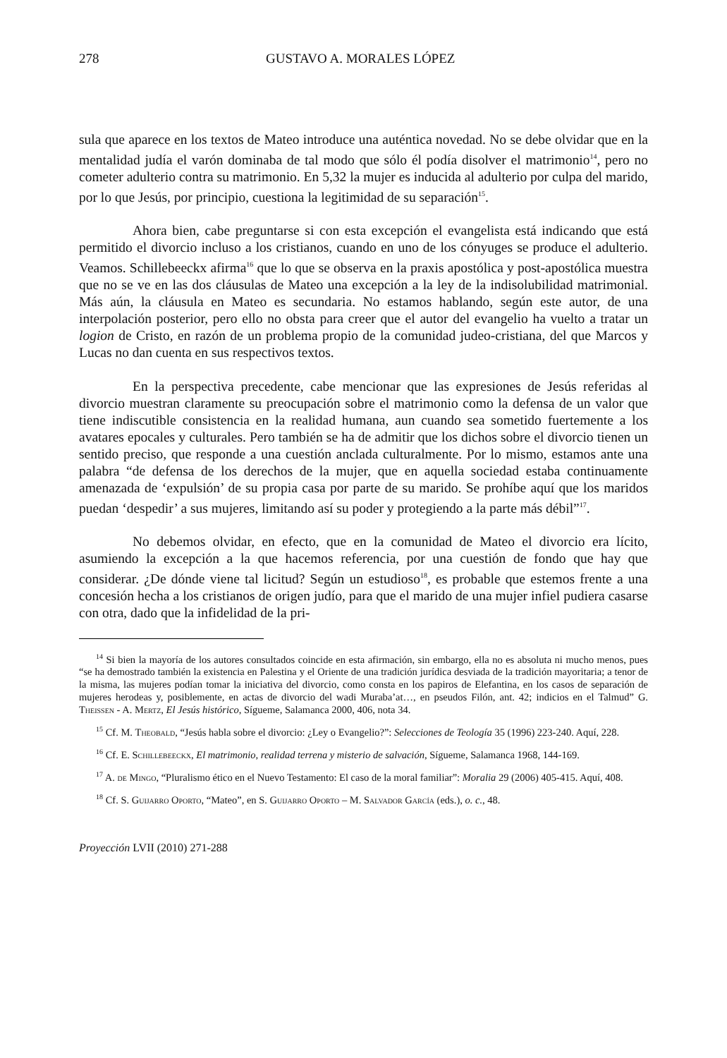278 GUSTAVO A. MORALES LÓPEZ
sula que aparece en los textos de Mateo introduce una auténtica novedad. No se debe olvidar que en la mentalidad judía el varón dominaba de tal modo que sólo él podía disolver el matrimonio<sup>14</sup>, pero no cometer adulterio contra su matrimonio. En 5,32 la mujer es inducida al adulterio por culpa del marido, por lo que Jesús, por principio, cuestiona la legitimidad de su separación<sup>15</sup>.
Ahora bien, cabe preguntarse si con esta excepción el evangelista está indicando que está permitido el divorcio incluso a los cristianos, cuando en uno de los cónyuges se produce el adulterio. Veamos. Schillebeeckx afirma<sup>16</sup> que lo que se observa en la praxis apostólica y post-apostólica muestra que no se ve en las dos cláusulas de Mateo una excepción a la ley de la indisolubilidad matrimonial. Más aún, la cláusula en Mateo es secundaria. No estamos hablando, según este autor, de una interpolación posterior, pero ello no obsta para creer que el autor del evangelio ha vuelto a tratar un logion de Cristo, en razón de un problema propio de la comunidad judeo-cristiana, del que Marcos y Lucas no dan cuenta en sus respectivos textos.
En la perspectiva precedente, cabe mencionar que las expresiones de Jesús referidas al divorcio muestran claramente su preocupación sobre el matrimonio como la defensa de un valor que tiene indiscutible consistencia en la realidad humana, aun cuando sea sometido fuertemente a los avatares epocales y culturales. Pero también se ha de admitir que los dichos sobre el divorcio tienen un sentido preciso, que responde a una cuestión anclada culturalmente. Por lo mismo, estamos ante una palabra “de defensa de los derechos de la mujer, que en aquella sociedad estaba continuamente amenazada de ‘expulsión’ de su propia casa por parte de su marido. Se prohíbe aquí que los maridos puedan ‘despedir’ a sus mujeres, limitando así su poder y protegiendo a la parte más débil”<sup>17</sup>.
No debemos olvidar, en efecto, que en la comunidad de Mateo el divorcio era lícito, asumiendo la excepción a la que hacemos referencia, por una cuestión de fondo que hay que considerar. ¿De dónde viene tal licitud? Según un estudioso<sup>18</sup>, es probable que estemos frente a una concesión hecha a los cristianos de origen judío, para que el marido de una mujer infiel pudiera casarse con otra, dado que la infidelidad de la pri-
<sup>14</sup> Si bien la mayoría de los autores consultados coincide en esta afirmación, sin embargo, ella no es absoluta ni mucho menos, pues “se ha demostrado también la existencia en Palestina y el Oriente de una tradición jurídica desviada de la tradición mayoritaria; a tenor de la misma, las mujeres podían tomar la iniciativa del divorcio, como consta en los papiros de Elefantina, en los casos de separación de mujeres herodeas y, posiblemente, en actas de divorcio del wadi Muraba’at…, en pseudos Filón, ant. 42; indicios en el Talmud” G. Theissen - A. Mertz, El Jesús histórico, Sígueme, Salamanca 2000, 406, nota 34.
<sup>15</sup> Cf. M. Theobald, “Jesús habla sobre el divorcio: ¿Ley o Evangelio?”: Selecciones de Teología 35 (1996) 223-240. Aquí, 228.
<sup>16</sup> Cf. E. Schillebeeckx, El matrimonio, realidad terrena y misterio de salvación, Sígueme, Salamanca 1968, 144-169.
<sup>17</sup> A. de Mingo, “Pluralismo ético en el Nuevo Testamento: El caso de la moral familiar”: Moralia 29 (2006) 405-415. Aquí, 408.
<sup>18</sup> Cf. S. Guijarro Oporto, “Mateo”, en S. Guijarro Oporto – M. Salvador García (eds.), o. c., 48.
Proyección LVII (2010) 271-288